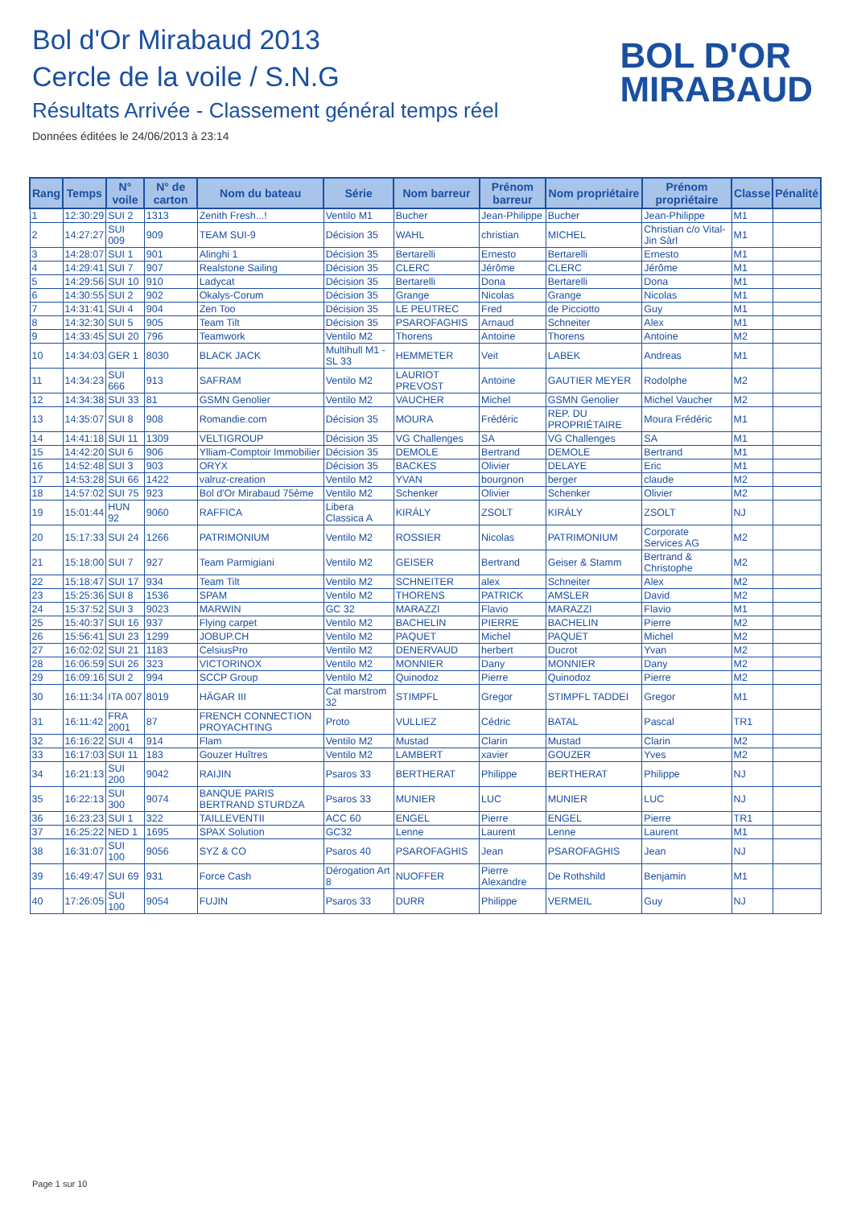Bol d'Or Mirabaud 2013
Cercle de la voile / S.N.G
Résultats Arrivée - Classement général temps réel
Données éditées le 24/06/2013 à 23:14
BOL D'OR
MIRABAUD
| Rang | Temps | N° voile | N° de carton | Nom du bateau | Série | Nom barreur | Prénom barreur | Nom propriétaire | Prénom propriétaire | Classe | Pénalité |
| --- | --- | --- | --- | --- | --- | --- | --- | --- | --- | --- | --- |
| 1 | 12:30:29 | SUI 2 | 1313 | Zenith Fresh...! | Ventilo M1 | Bucher | Jean-Philippe | Bucher | Jean-Philippe | M1 | |
| 2 | 14:27:27 | SUI 009 | 909 | TEAM SUI-9 | Décision 35 | WAHL | christian | MICHEL | Christian c/o Vital-Jin Sàrl | M1 | |
| 3 | 14:28:07 | SUI 1 | 901 | Alinghi 1 | Décision 35 | Bertarelli | Ernesto | Bertarelli | Ernesto | M1 | |
| 4 | 14:29:41 | SUI 7 | 907 | Realstone Sailing | Décision 35 | CLERC | Jérôme | CLERC | Jérôme | M1 | |
| 5 | 14:29:56 | SUI 10 | 910 | Ladycat | Décision 35 | Bertarelli | Dona | Bertarelli | Dona | M1 | |
| 6 | 14:30:55 | SUI 2 | 902 | Okalys-Corum | Décision 35 | Grange | Nicolas | Grange | Nicolas | M1 | |
| 7 | 14:31:41 | SUI 4 | 904 | Zen Too | Décision 35 | LE PEUTREC | Fred | de Picciotto | Guy | M1 | |
| 8 | 14:32:30 | SUI 5 | 905 | Team Tilt | Décision 35 | PSAROFAGHIS | Arnaud | Schneiter | Alex | M1 | |
| 9 | 14:33:45 | SUI 20 | 796 | Teamwork | Ventilo M2 | Thorens | Antoine | Thorens | Antoine | M2 | |
| 10 | 14:34:03 | GER 1 | 8030 | BLACK JACK | Multihull M1 - SL 33 | HEMMETER | Veit | LABEK | Andreas | M1 | |
| 11 | 14:34:23 | SUI 666 | 913 | SAFRAM | Ventilo M2 | LAURIOT PREVOST | Antoine | GAUTIER MEYER | Rodolphe | M2 | |
| 12 | 14:34:38 | SUI 33 | 81 | GSMN Genolier | Ventilo M2 | VAUCHER | Michel | GSMN Genolier | Michel Vaucher | M2 | |
| 13 | 14:35:07 | SUI 8 | 908 | Romandie.com | Décision 35 | MOURA | Frédéric | REP. DU PROPRIÉTAIRE | Moura Frédéric | M1 | |
| 14 | 14:41:18 | SUI 11 | 1309 | VELTIGROUP | Décision 35 | VG Challenges | SA | VG Challenges | SA | M1 | |
| 15 | 14:42:20 | SUI 6 | 906 | Ylliam-Comptoir Immobilier | Décision 35 | DEMOLE | Bertrand | DEMOLE | Bertrand | M1 | |
| 16 | 14:52:48 | SUI 3 | 903 | ORYX | Décision 35 | BACKES | Olivier | DELAYE | Eric | M1 | |
| 17 | 14:53:28 | SUI 66 | 1422 | valruz-creation | Ventilo M2 | YVAN | bourgnon | berger | claude | M2 | |
| 18 | 14:57:02 | SUI 75 | 923 | Bol d'Or Mirabaud 75ème | Ventilo M2 | Schenker | Olivier | Schenker | Olivier | M2 | |
| 19 | 15:01:44 | HUN 92 | 9060 | RAFFICA | Libera Classica A | KIRÁLY | ZSOLT | KIRÁLY | ZSOLT | NJ | |
| 20 | 15:17:33 | SUI 24 | 1266 | PATRIMONIUM | Ventilo M2 | ROSSIER | Nicolas | PATRIMONIUM | Corporate Services AG | M2 | |
| 21 | 15:18:00 | SUI 7 | 927 | Team Parmigiani | Ventilo M2 | GEISER | Bertrand | Geiser & Stamm | Bertrand & Christophe | M2 | |
| 22 | 15:18:47 | SUI 17 | 934 | Team Tilt | Ventilo M2 | SCHNEITER | alex | Schneiter | Alex | M2 | |
| 23 | 15:25:36 | SUI 8 | 1536 | SPAM | Ventilo M2 | THORENS | PATRICK | AMSLER | David | M2 | |
| 24 | 15:37:52 | SUI 3 | 9023 | MARWIN | GC 32 | MARAZZI | Flavio | MARAZZI | Flavio | M1 | |
| 25 | 15:40:37 | SUI 16 | 937 | Flying carpet | Ventilo M2 | BACHELIN | PIERRE | BACHELIN | Pierre | M2 | |
| 26 | 15:56:41 | SUI 23 | 1299 | JOBUP.CH | Ventilo M2 | PAQUET | Michel | PAQUET | Michel | M2 | |
| 27 | 16:02:02 | SUI 21 | 1183 | CelsiusPro | Ventilo M2 | DENERVAUD | herbert | Ducrot | Yvan | M2 | |
| 28 | 16:06:59 | SUI 26 | 323 | VICTORINOX | Ventilo M2 | MONNIER | Dany | MONNIER | Dany | M2 | |
| 29 | 16:09:16 | SUI 2 | 994 | SCCP Group | Ventilo M2 | Quinodoz | Pierre | Quinodoz | Pierre | M2 | |
| 30 | 16:11:34 | ITA 007 | 8019 | HÄGAR III | Cat marstrom 32 | STIMPFL | Gregor | STIMPFL TADDEI | Gregor | M1 | |
| 31 | 16:11:42 | FRA 2001 | 87 | FRENCH CONNECTION PROYACHTING | Proto | VULLIEZ | Cédric | BATAL | Pascal | TR1 | |
| 32 | 16:16:22 | SUI 4 | 914 | Flam | Ventilo M2 | Mustad | Clarin | Mustad | Clarin | M2 | |
| 33 | 16:17:03 | SUI 11 | 183 | Gouzer Huîtres | Ventilo M2 | LAMBERT | xavier | GOUZER | Yves | M2 | |
| 34 | 16:21:13 | SUI 200 | 9042 | RAIJIN | Psaros 33 | BERTHERAT | Philippe | BERTHERAT | Philippe | NJ | |
| 35 | 16:22:13 | SUI 300 | 9074 | BANQUE PARIS BERTRAND STURDZA | Psaros 33 | MUNIER | LUC | MUNIER | LUC | NJ | |
| 36 | 16:23:23 | SUI 1 | 322 | TAILLEVENTII | ACC 60 | ENGEL | Pierre | ENGEL | Pierre | TR1 | |
| 37 | 16:25:22 | NED 1 | 1695 | SPAX Solution | GC32 | Lenne | Laurent | Lenne | Laurent | M1 | |
| 38 | 16:31:07 | SUI 100 | 9056 | SYZ & CO | Psaros 40 | PSAROFAGHIS | Jean | PSAROFAGHIS | Jean | NJ | |
| 39 | 16:49:47 | SUI 69 | 931 | Force Cash | Dérogation Art 8 | NUOFFER | Pierre Alexandre | De Rothshild | Benjamin | M1 | |
| 40 | 17:26:05 | SUI 100 | 9054 | FUJIN | Psaros 33 | DURR | Philippe | VERMEIL | Guy | NJ | |
Page 1 sur 10